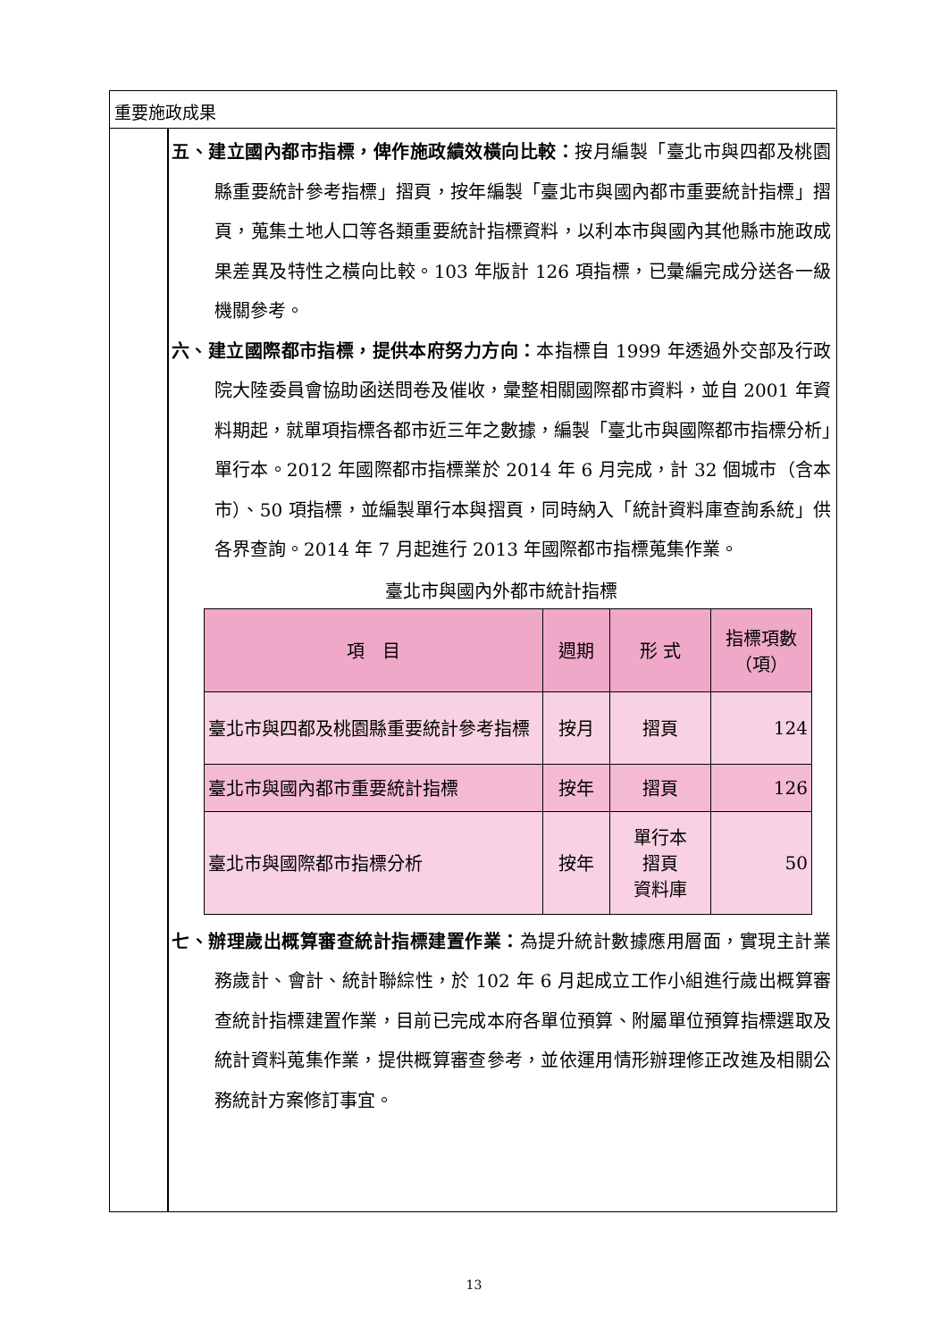重要施政成果
五、建立國內都市指標，俾作施政績效橫向比較：按月編製「臺北市與四都及桃園縣重要統計參考指標」摺頁，按年編製「臺北市與國內都市重要統計指標」摺頁，蒐集土地人口等各類重要統計指標資料，以利本市與國內其他縣市施政成果差異及特性之橫向比較。103 年版計 126 項指標，已彙編完成分送各一級機關參考。
六、建立國際都市指標，提供本府努力方向：本指標自 1999 年透過外交部及行政院大陸委員會協助函送問卷及催收，彙整相關國際都市資料，並自 2001 年資料期起，就單項指標各都市近三年之數據，編製「臺北市與國際都市指標分析」單行本。2012 年國際都市指標業於 2014 年 6 月完成，計 32 個城市（含本市）、50 項指標，並編製單行本與摺頁，同時納入「統計資料庫查詢系統」供各界查詢。2014 年 7 月起進行 2013 年國際都市指標蒐集作業。
臺北市與國內外都市統計指標
| 項 目 | 週期 | 形 式 | 指標項數 （項） |
| --- | --- | --- | --- |
| 臺北市與四都及桃園縣重要統計參考指標 | 按月 | 摺頁 | 124 |
| 臺北市與國內都市重要統計指標 | 按年 | 摺頁 | 126 |
| 臺北市與國際都市指標分析 | 按年 | 單行本 摺頁 資料庫 | 50 |
七、辦理歲出概算審查統計指標建置作業：為提升統計數據應用層面，實現主計業務歲計、會計、統計聯綜性，於 102 年 6 月起成立工作小組進行歲出概算審查統計指標建置作業，目前已完成本府各單位預算、附屬單位預算指標選取及統計資料蒐集作業，提供概算審查參考，並依運用情形辦理修正改進及相關公務統計方案修訂事宜。
13